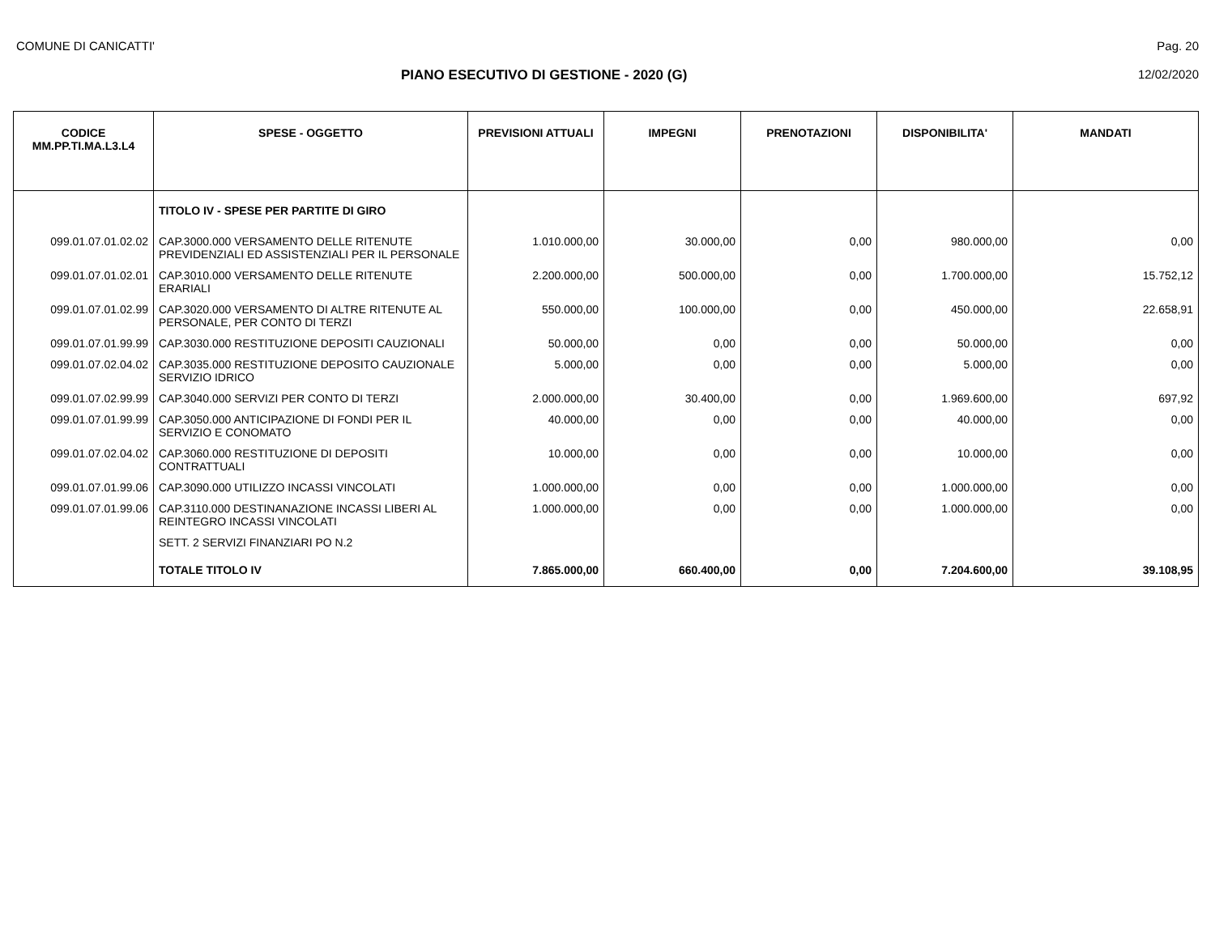COMUNE DI CANICATTI' Pag. 20
PIANO ESECUTIVO DI GESTIONE - 2020 (G) 12/02/2020
| CODICE MM.PP.TI.MA.L3.L4 | SPESE - OGGETTO | PREVISIONI ATTUALI | IMPEGNI | PRENOTAZIONI | DISPONIBILITA' | MANDATI |
| --- | --- | --- | --- | --- | --- | --- |
| | TITOLO IV - SPESE PER PARTITE DI GIRO | | | | | |
| 099.01.07.01.02.02 | CAP.3000.000 VERSAMENTO DELLE RITENUTE PREVIDENZIALI ED ASSISTENZIALI PER IL PERSONALE | 1.010.000,00 | 30.000,00 | 0,00 | 980.000,00 | 0,00 |
| 099.01.07.01.02.01 | CAP.3010.000 VERSAMENTO DELLE RITENUTE ERARIALI | 2.200.000,00 | 500.000,00 | 0,00 | 1.700.000,00 | 15.752,12 |
| 099.01.07.01.02.99 | CAP.3020.000 VERSAMENTO DI ALTRE RITENUTE AL PERSONALE, PER CONTO DI TERZI | 550.000,00 | 100.000,00 | 0,00 | 450.000,00 | 22.658,91 |
| 099.01.07.01.99.99 | CAP.3030.000 RESTITUZIONE DEPOSITI CAUZIONALI | 50.000,00 | 0,00 | 0,00 | 50.000,00 | 0,00 |
| 099.01.07.02.04.02 | CAP.3035.000 RESTITUZIONE DEPOSITO CAUZIONALE SERVIZIO IDRICO | 5.000,00 | 0,00 | 0,00 | 5.000,00 | 0,00 |
| 099.01.07.02.99.99 | CAP.3040.000 SERVIZI PER CONTO DI TERZI | 2.000.000,00 | 30.400,00 | 0,00 | 1.969.600,00 | 697,92 |
| 099.01.07.01.99.99 | CAP.3050.000 ANTICIPAZIONE DI FONDI PER IL SERVIZIO E CONOMATO | 40.000,00 | 0,00 | 0,00 | 40.000,00 | 0,00 |
| 099.01.07.02.04.02 | CAP.3060.000 RESTITUZIONE DI DEPOSITI CONTRATTUALI | 10.000,00 | 0,00 | 0,00 | 10.000,00 | 0,00 |
| 099.01.07.01.99.06 | CAP.3090.000 UTILIZZO INCASSI VINCOLATI | 1.000.000,00 | 0,00 | 0,00 | 1.000.000,00 | 0,00 |
| 099.01.07.01.99.06 | CAP.3110.000 DESTINANAZIONE INCASSI LIBERI AL REINTEGRO INCASSI VINCOLATI | 1.000.000,00 | 0,00 | 0,00 | 1.000.000,00 | 0,00 |
| | SETT. 2 SERVIZI FINANZIARI PO N.2 | | | | | |
| | TOTALE TITOLO IV | 7.865.000,00 | 660.400,00 | 0,00 | 7.204.600,00 | 39.108,95 |